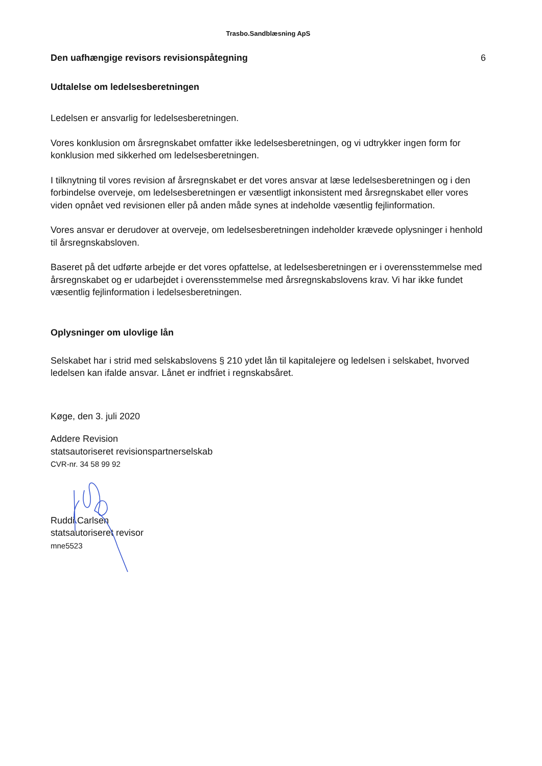Trasbo.Sandblæsning ApS
Den uafhængige revisors revisionspåtegning 6
Udtalelse om ledelsesberetningen
Ledelsen er ansvarlig for ledelsesberetningen.
Vores konklusion om årsregnskabet omfatter ikke ledelsesberetningen, og vi udtrykker ingen form for konklusion med sikkerhed om ledelsesberetningen.
I tilknytning til vores revision af årsregnskabet er det vores ansvar at læse ledelsesberetningen og i den forbindelse overveje, om ledelsesberetningen er væsentligt inkonsistent med årsregnskabet eller vores viden opnået ved revisionen eller på anden måde synes at indeholde væsentlig fejlinformation.
Vores ansvar er derudover at overveje, om ledelsesberetningen indeholder krævede oplysninger i henhold til årsregnskabsloven.
Baseret på det udførte arbejde er det vores opfattelse, at ledelsesberetningen er i overensstemmelse med årsregnskabet og er udarbejdet i overensstemmelse med årsregnskabslovens krav. Vi har ikke fundet væsentlig fejlinformation i ledelsesberetningen.
Oplysninger om ulovlige lån
Selskabet har i strid med selskabslovens § 210 ydet lån til kapitalejere og ledelsen i selskabet, hvorved ledelsen kan ifalde ansvar. Lånet er indfriet i regnskabsåret.
Køge, den 3. juli 2020
Addere Revision
statsautoriseret revisionspartnerselskab
CVR-nr. 34 58 99 92
Ruddi Carlsen
statsautoriseret revisor
mne5523